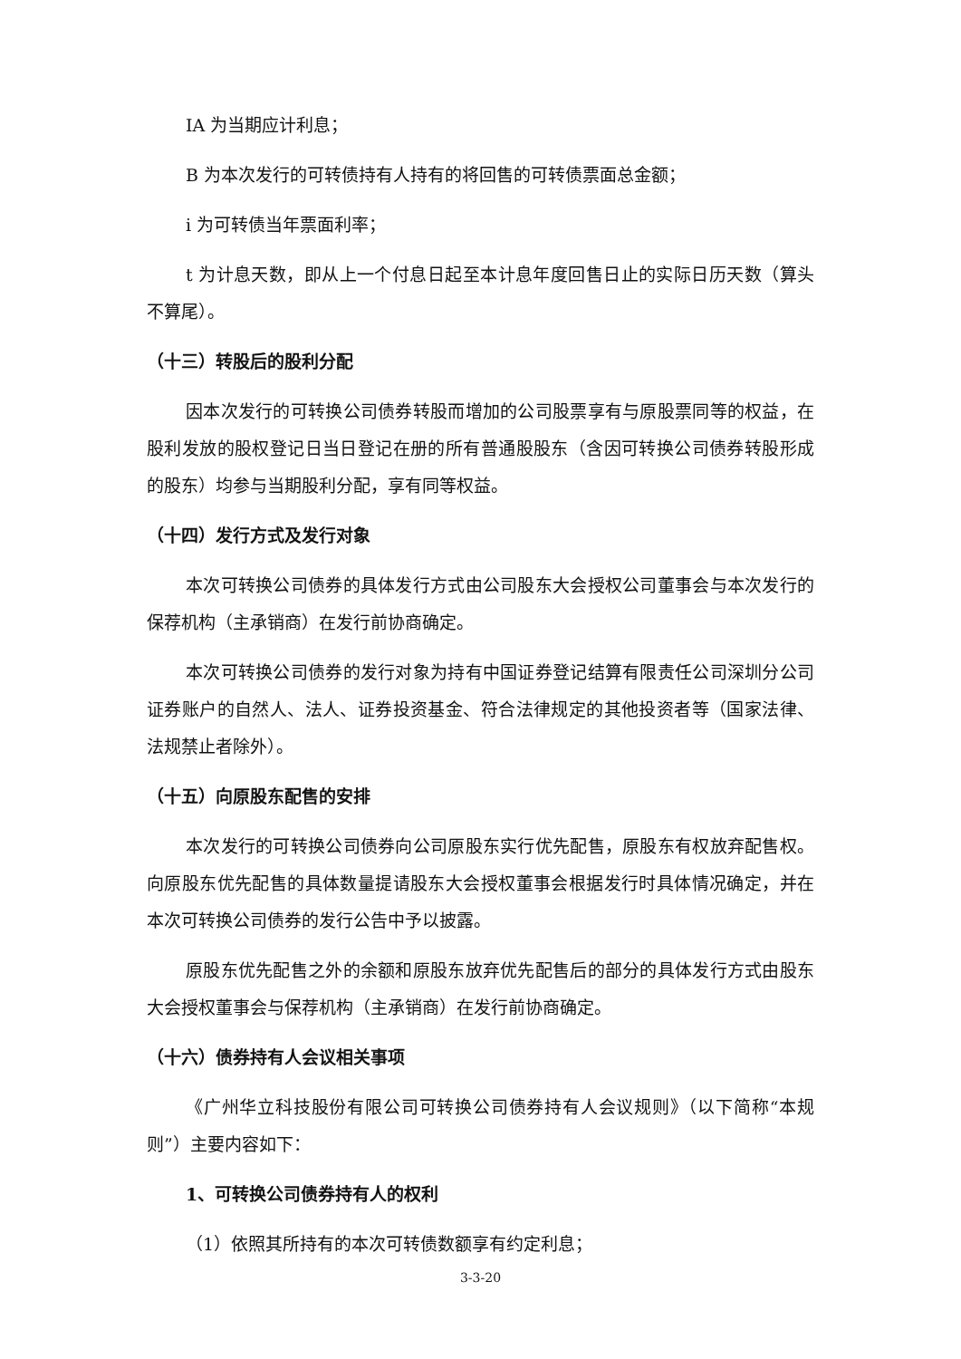IA 为当期应计利息；
B 为本次发行的可转债持有人持有的将回售的可转债票面总金额；
i 为可转债当年票面利率；
t 为计息天数，即从上一个付息日起至本计息年度回售日止的实际日历天数（算头不算尾）。
（十三）转股后的股利分配
因本次发行的可转换公司债券转股而增加的公司股票享有与原股票同等的权益，在股利发放的股权登记日当日登记在册的所有普通股股东（含因可转换公司债券转股形成的股东）均参与当期股利分配，享有同等权益。
（十四）发行方式及发行对象
本次可转换公司债券的具体发行方式由公司股东大会授权公司董事会与本次发行的保荐机构（主承销商）在发行前协商确定。
本次可转换公司债券的发行对象为持有中国证券登记结算有限责任公司深圳分公司证券账户的自然人、法人、证券投资基金、符合法律规定的其他投资者等（国家法律、法规禁止者除外）。
（十五）向原股东配售的安排
本次发行的可转换公司债券向公司原股东实行优先配售，原股东有权放弃配售权。向原股东优先配售的具体数量提请股东大会授权董事会根据发行时具体情况确定，并在本次可转换公司债券的发行公告中予以披露。
原股东优先配售之外的余额和原股东放弃优先配售后的部分的具体发行方式由股东大会授权董事会与保荐机构（主承销商）在发行前协商确定。
（十六）债券持有人会议相关事项
《广州华立科技股份有限公司可转换公司债券持有人会议规则》（以下简称“本规则”）主要内容如下：
1、可转换公司债券持有人的权利
（1）依照其所持有的本次可转债数额享有约定利息；
3-3-20